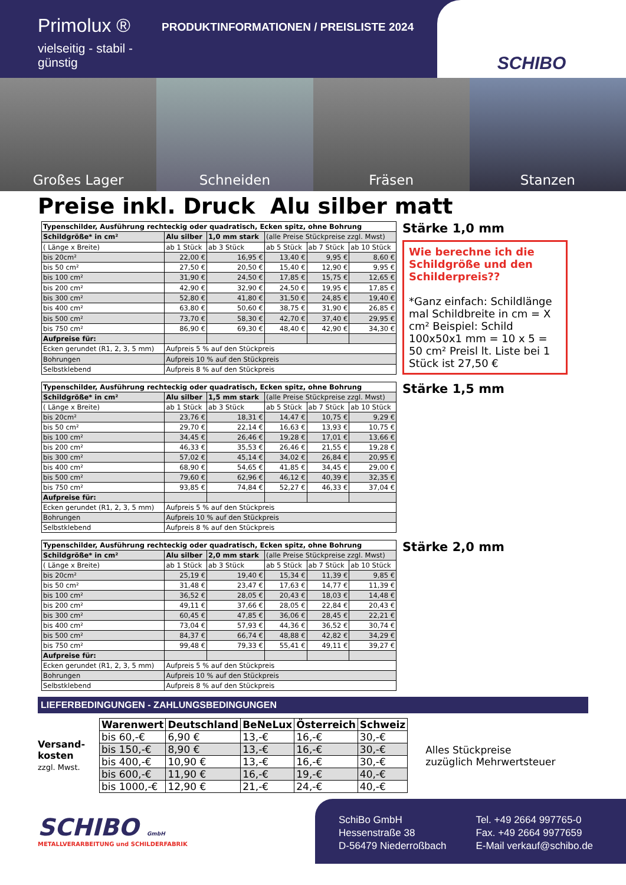Primolux ®
vielseitig - stabil - günstig
PRODUKTINFORMATIONEN / PREISLISTE 2024
SCHIBO
Großes Lager Schneiden Fräsen Stanzen
Preise inkl. Druck Alu silber matt
| Typenschilder, Ausführung rechteckig oder quadratisch, Ecken spitz, ohne Bohrung | | | | | |
| Schildgröße* in cm² | Alu silber | 1,0 mm stark | (alle Preise Stückpreise zzgl. Mwst) | | |
| ( Länge x Breite) | ab 1 Stück | ab 3 Stück | ab 5 Stück | ab 7 Stück | ab 10 Stück |
| bis 20cm² | 22,00 € | 16,95 € | 13,40 € | 9,95 € | 8,60 € |
| bis 50 cm² | 27,50 € | 20,50 € | 15,40 € | 12,90 € | 9,95 € |
| bis 100 cm² | 31,90 € | 24,50 € | 17,85 € | 15,75 € | 12,65 € |
| bis 200 cm² | 42,90 € | 32,90 € | 24,50 € | 19,95 € | 17,85 € |
| bis 300 cm² | 52,80 € | 41,80 € | 31,50 € | 24,85 € | 19,40 € |
| bis 400 cm² | 63,80 € | 50,60 € | 38,75 € | 31,90 € | 26,85 € |
| bis 500 cm² | 73,70 € | 58,30 € | 42,70 € | 37,40 € | 29,95 € |
| bis 750 cm² | 86,90 € | 69,30 € | 48,40 € | 42,90 € | 34,30 € |
| Aufpreise für: | | | | | |
| Ecken gerundet (R1, 2, 3, 5 mm) | Aufpreis 5 % auf den Stückpreis | | | | |
| Bohrungen | Aufpreis 10 % auf den Stückpreis | | | | |
| Selbstklebend | Aufpreis 8 % auf den Stückpreis | | | | |
Stärke 1,0 mm
Wie berechne ich die Schildgröße und den Schilderpreis??
*Ganz einfach: Schildlänge mal Schildbreite in cm = X cm² Beispiel: Schild 100x50x1 mm = 10 x 5 = 50 cm² Preisl lt. Liste bei 1 Stück ist 27,50 €
| Typenschilder, Ausführung rechteckig oder quadratisch, Ecken spitz, ohne Bohrung | | | | | |
| Schildgröße* in cm² | Alu silber | 1,5 mm stark | (alle Preise Stückpreise zzgl. Mwst) | | |
| ( Länge x Breite) | ab 1 Stück | ab 3 Stück | ab 5 Stück | ab 7 Stück | ab 10 Stück |
| bis 20cm² | 23,76 € | 18,31 € | 14,47 € | 10,75 € | 9,29 € |
| bis 50 cm² | 29,70 € | 22,14 € | 16,63 € | 13,93 € | 10,75 € |
| bis 100 cm² | 34,45 € | 26,46 € | 19,28 € | 17,01 € | 13,66 € |
| bis 200 cm² | 46,33 € | 35,53 € | 26,46 € | 21,55 € | 19,28 € |
| bis 300 cm² | 57,02 € | 45,14 € | 34,02 € | 26,84 € | 20,95 € |
| bis 400 cm² | 68,90 € | 54,65 € | 41,85 € | 34,45 € | 29,00 € |
| bis 500 cm² | 79,60 € | 62,96 € | 46,12 € | 40,39 € | 32,35 € |
| bis 750 cm² | 93,85 € | 74,84 € | 52,27 € | 46,33 € | 37,04 € |
| Aufpreise für: | | | | | |
| Ecken gerundet (R1, 2, 3, 5 mm) | Aufpreis 5 % auf den Stückpreis | | | | |
| Bohrungen | Aufpreis 10 % auf den Stückpreis | | | | |
| Selbstklebend | Aufpreis 8 % auf den Stückpreis | | | | |
Stärke 1,5 mm
| Typenschilder, Ausführung rechteckig oder quadratisch, Ecken spitz, ohne Bohrung | | | | | |
| Schildgröße* in cm² | Alu silber | 2,0 mm stark | (alle Preise Stückpreise zzgl. Mwst) | | |
| ( Länge x Breite) | ab 1 Stück | ab 3 Stück | ab 5 Stück | ab 7 Stück | ab 10 Stück |
| bis 20cm² | 25,19 € | 19,40 € | 15,34 € | 11,39 € | 9,85 € |
| bis 50 cm² | 31,48 € | 23,47 € | 17,63 € | 14,77 € | 11,39 € |
| bis 100 cm² | 36,52 € | 28,05 € | 20,43 € | 18,03 € | 14,48 € |
| bis 200 cm² | 49,11 € | 37,66 € | 28,05 € | 22,84 € | 20,43 € |
| bis 300 cm² | 60,45 € | 47,85 € | 36,06 € | 28,45 € | 22,21 € |
| bis 400 cm² | 73,04 € | 57,93 € | 44,36 € | 36,52 € | 30,74 € |
| bis 500 cm² | 84,37 € | 66,74 € | 48,88 € | 42,82 € | 34,29 € |
| bis 750 cm² | 99,48 € | 79,33 € | 55,41 € | 49,11 € | 39,27 € |
| Aufpreise für: | | | | | |
| Ecken gerundet (R1, 2, 3, 5 mm) | Aufpreis 5 % auf den Stückpreis | | | | |
| Bohrungen | Aufpreis 10 % auf den Stückpreis | | | | |
| Selbstklebend | Aufpreis 8 % auf den Stückpreis | | | | |
Stärke 2,0 mm
LIEFERBEDINGUNGEN - ZAHLUNGSBEDINGUNGEN
Versand-
kosten
zzgl. Mwst.
| Warenwert | Deutschland | BeNeLux | Österreich | Schweiz |
| --- | --- | --- | --- | --- |
| bis 60,-€ | 6,90 € | 13,-€ | 16,-€ | 30,-€ |
| bis 150,-€ | 8,90 € | 13,-€ | 16,-€ | 30,-€ |
| bis 400,-€ | 10,90 € | 13,-€ | 16,-€ | 30,-€ |
| bis 600,-€ | 11,90 € | 16,-€ | 19,-€ | 40,-€ |
| bis 1000,-€ | 12,90 € | 21,-€ | 24,-€ | 40,-€ |
Alles Stückpreise
zuzüglich Mehrwertsteuer
SCHIBO GmbH
METALLVERARBEITUNG und SCHILDERFABRIK
SchiBo GmbH
Hessenstraße 38
D-56479 Niederroßbach
Tel. +49 2664 997765-0
Fax. +49 2664 9977659
E-Mail verkauf@schibo.de